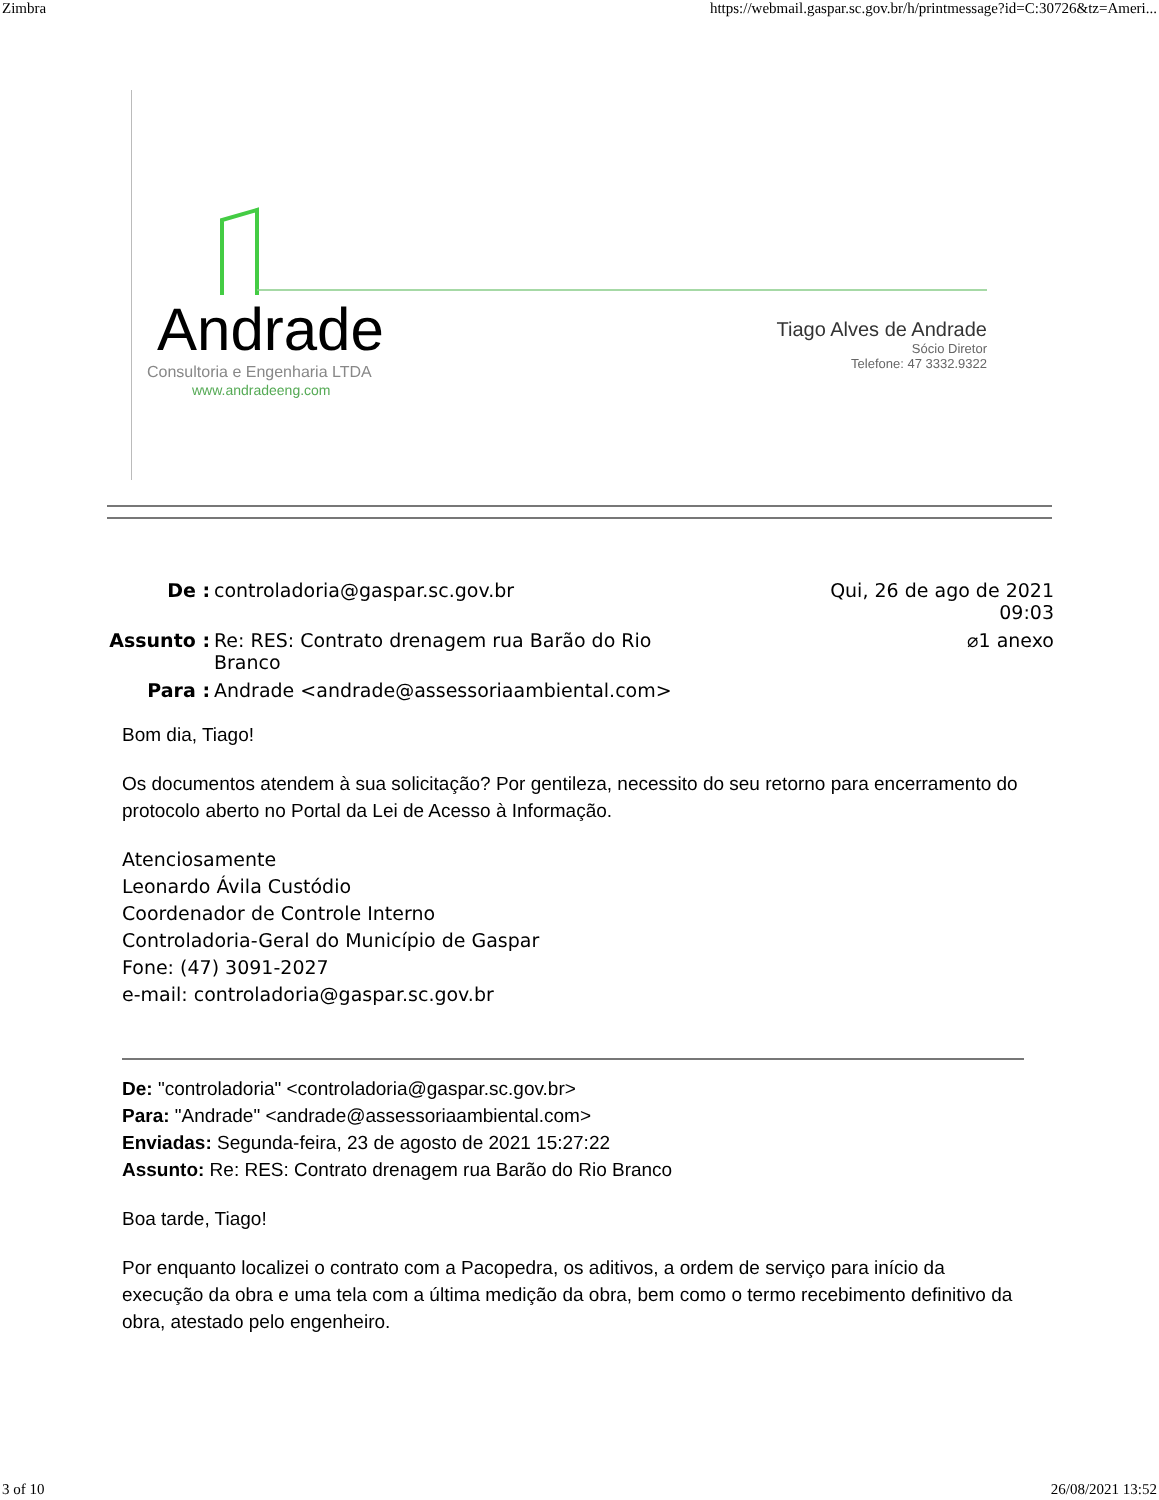Zimbra https://webmail.gaspar.sc.gov.br/h/printmessage?id=C:30726&tz=Ameri...
Andrade
Consultoria e Engenharia LTDA
www.andradeeng.com
Tiago Alves de Andrade
Sócio Diretor
Telefone: 47 3332.9322
De : controladoria@gaspar.sc.gov.br Qui, 26 de ago de 2021 09:03
Assunto : Re: RES: Contrato drenagem rua Barão do Rio
Branco ⌀1 anexo
Para : Andrade <andrade@assessoriaambiental.com>
Bom dia, Tiago!
Os documentos atendem à sua solicitação? Por gentileza, necessito do seu retorno para encerramento do protocolo aberto no Portal da Lei de Acesso à Informação.
Atenciosamente
Leonardo Ávila Custódio
Coordenador de Controle Interno
Controladoria-Geral do Município de Gaspar
Fone: (47) 3091-2027
e-mail: controladoria@gaspar.sc.gov.br
De: "controladoria" <controladoria@gaspar.sc.gov.br>
Para: "Andrade" <andrade@assessoriaambiental.com>
Enviadas: Segunda-feira, 23 de agosto de 2021 15:27:22
Assunto: Re: RES: Contrato drenagem rua Barão do Rio Branco
Boa tarde, Tiago!
Por enquanto localizei o contrato com a Pacopedra, os aditivos, a ordem de serviço para início da execução da obra e uma tela com a última medição da obra, bem como o termo recebimento definitivo da obra, atestado pelo engenheiro.
3 of 10 26/08/2021 13:52